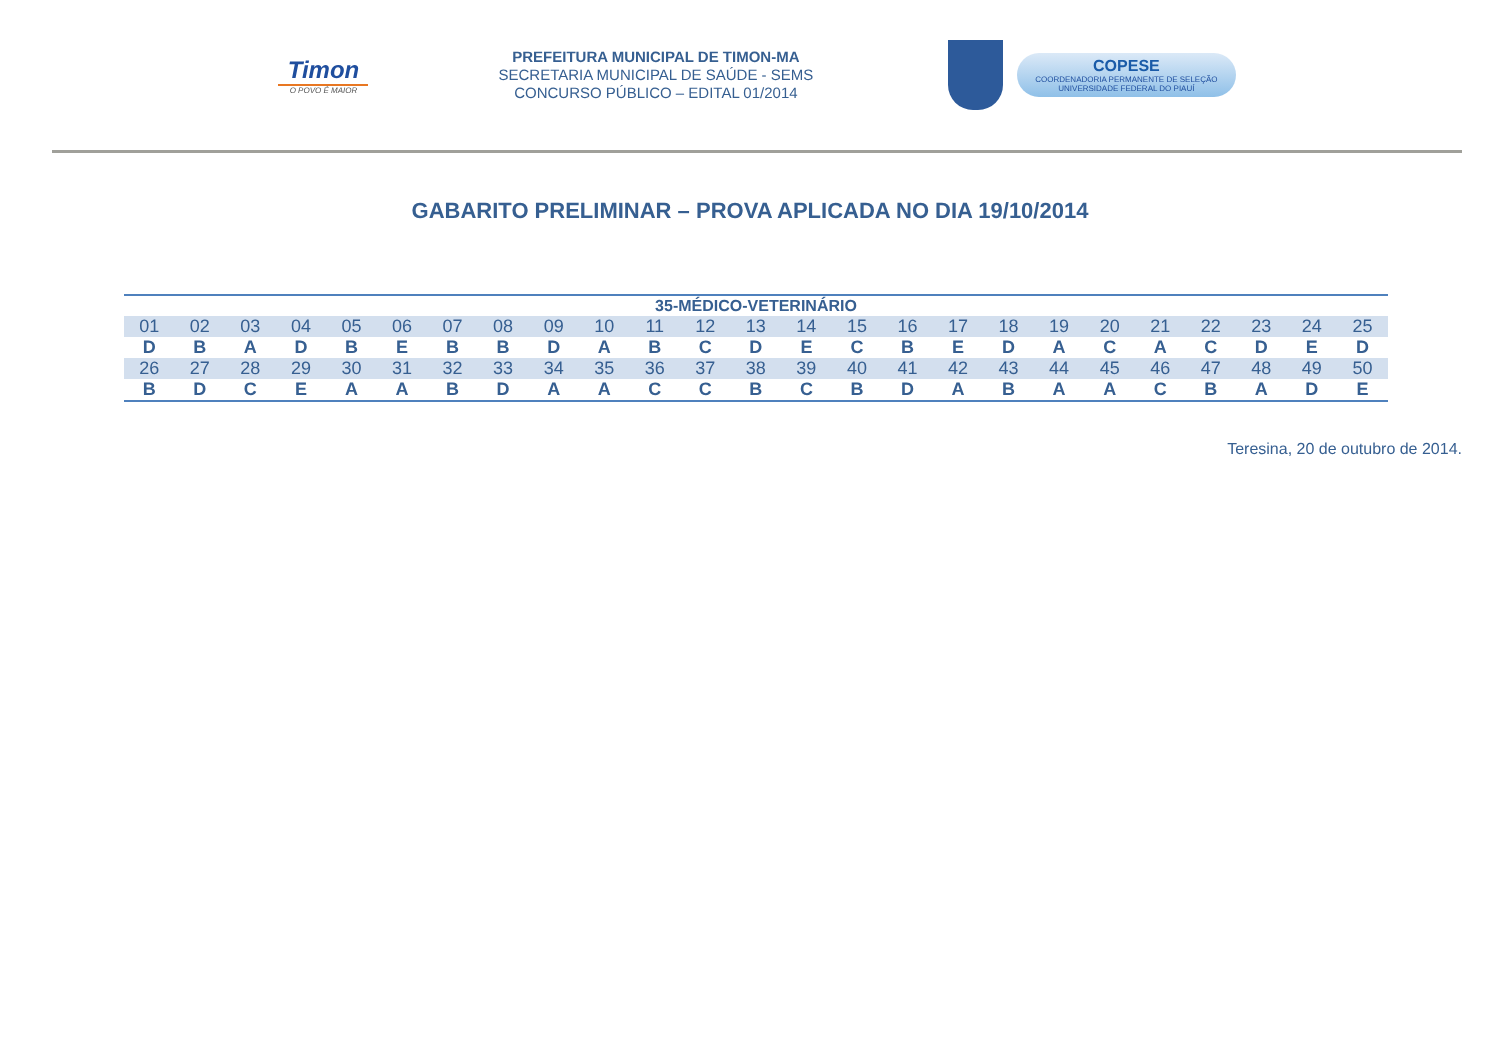Timon
O POVO É MAIOR
PREFEITURA MUNICIPAL DE TIMON-MA
SECRETARIA MUNICIPAL DE SAÚDE - SEMS
CONCURSO PÚBLICO – EDITAL 01/2014
COPESE
COORDENADORIA PERMANENTE DE SELEÇÃO
UNIVERSIDADE FEDERAL DO PIAUÍ
GABARITO PRELIMINAR – PROVA APLICADA NO DIA 19/10/2014
| 35-MÉDICO-VETERINÁRIO | | | | | | | | | | | | | | | | | | | | | | | | |
| --- | --- | --- | --- | --- | --- | --- | --- | --- | --- | --- | --- | --- | --- | --- | --- | --- | --- | --- | --- | --- | --- | --- | --- | --- |
| 01 | 02 | 03 | 04 | 05 | 06 | 07 | 08 | 09 | 10 | 11 | 12 | 13 | 14 | 15 | 16 | 17 | 18 | 19 | 20 | 21 | 22 | 23 | 24 | 25 |
| D | B | A | D | B | E | B | B | D | A | B | C | D | E | C | B | E | D | A | C | A | C | D | E | D |
| 26 | 27 | 28 | 29 | 30 | 31 | 32 | 33 | 34 | 35 | 36 | 37 | 38 | 39 | 40 | 41 | 42 | 43 | 44 | 45 | 46 | 47 | 48 | 49 | 50 |
| B | D | C | E | A | A | B | D | A | A | C | C | B | C | B | D | A | B | A | A | C | B | A | D | E |
Teresina, 20 de outubro de 2014.